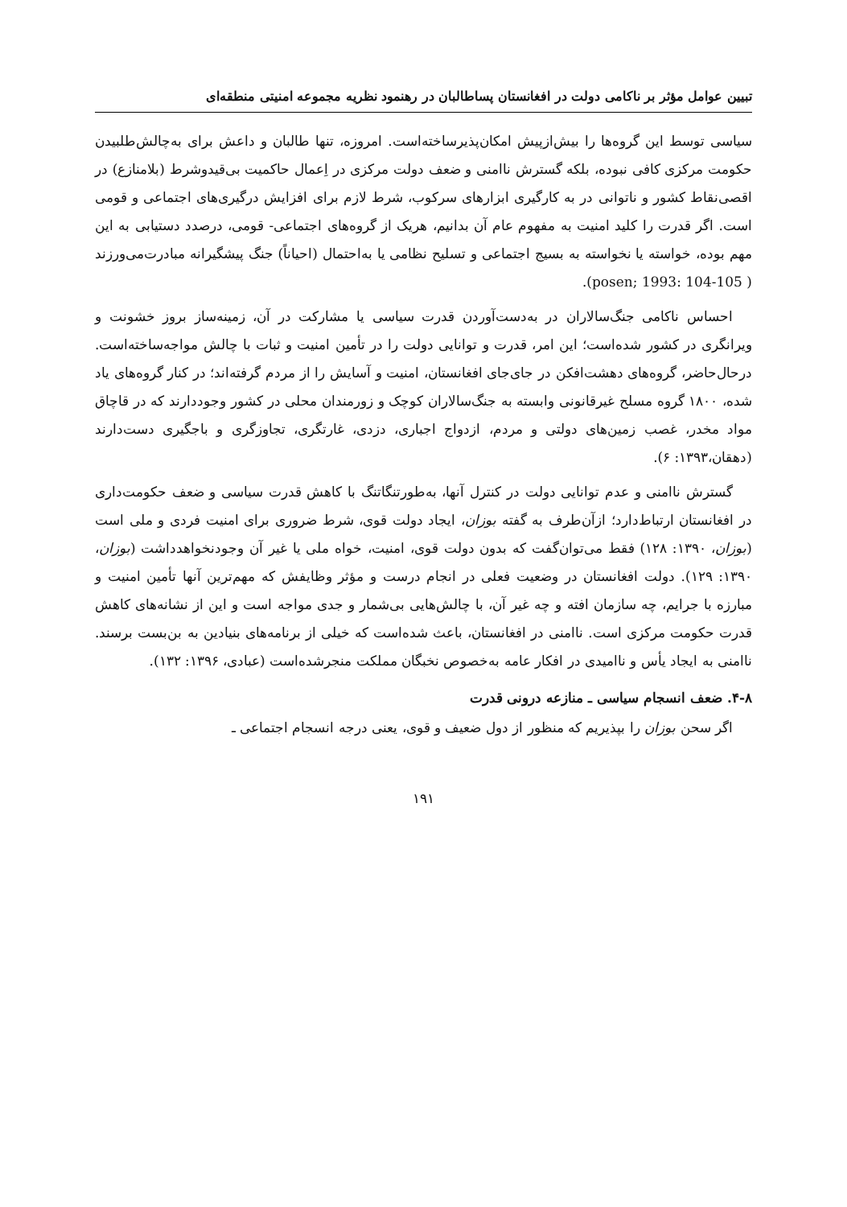تبیین عوامل مؤثر بر ناکامی دولت در افغانستان پساطالبان در رهنمود نظریه مجموعه امنیتی منطقه‌ای
سیاسی توسط این گروه‌ها را بیش‌ازپیش امکان‌پذیرساخته‌است. امروزه، تنها طالبان و داعش برای به‌چالش‌طلبیدن حکومت مرکزی کافی نبوده، بلکه گسترش ناامنی و ضعف دولت مرکزی در اِعمال حاکمیت بی‌قیدوشرط (بلامنازع) در اقصی‌نقاط کشور و ناتوانی در به کارگیری ابزارهای سرکوب، شرط لازم برای افزایش درگیری‌های اجتماعی و قومی است. اگر قدرت را کلید امنیت به مفهوم عام آن بدانیم، هریک از گروه‌های اجتماعی- قومی، درصدد دستیابی به این مهم بوده، خواسته یا نخواسته به بسیج اجتماعی و تسلیح نظامی یا به‌احتمال (احیاناً) جنگ پیشگیرانه مبادرت‌می‌ورزند ( posen; 1993: 104-105).
احساس ناکامی جنگ‌سالاران در به‌دست‌آوردن قدرت سیاسی یا مشارکت در آن، زمینه‌ساز بروز خشونت و ویرانگری در کشور شده‌است؛ این امر، قدرت و توانایی دولت را در تأمین امنیت و ثبات با چالش مواجه‌ساخته‌است. درحال‌حاضر، گروه‌های دهشت‌افکن در جای‌جای افغانستان، امنیت و آسایش را از مردم گرفته‌اند؛ در کنار گروه‌های یاد شده، ۱۸۰۰ گروه مسلح غیرقانونی وابسته به جنگ‌سالاران کوچک و زورمندان محلی در کشور وجوددارند که در قاچاق مواد مخدر، غصب زمین‌های دولتی و مردم، ازدواج اجباری، دزدی، غارتگری، تجاوزگری و باجگیری دست‌دارند (دهقان،۱۳۹۳: ۶).
گسترش ناامنی و عدم توانایی دولت در کنترل آنها، به‌طورتنگاتنگ با کاهش قدرت سیاسی و ضعف حکومت‌داری در افغانستان ارتباط‌دارد؛ ازآن‌طرف به گفته بوزان، ایجاد دولت قوی، شرط ضروری برای امنیت فردی و ملی است (بوزان، ۱۳۹۰: ۱۲۸) فقط می‌توان‌گفت که بدون دولت قوی، امنیت، خواه ملی یا غیر آن وجودنخواهدداشت (بوزان، ۱۳۹۰: ۱۲۹). دولت افغانستان در وضعیت فعلی در انجام درست و مؤثر وظایفش که مهم‌ترین آنها تأمین امنیت و مبارزه با جرایم، چه سازمان افته و چه غیر آن، با چالش‌هایی بی‌شمار و جدی مواجه است و این از نشانه‌های کاهش قدرت حکومت مرکزی است. ناامنی در افغانستان، باعث شده‌است که خیلی از برنامه‌های بنیادین به بن‌بست برسند. ناامنی به ایجاد یأس و ناامیدی در افکار عامه به‌خصوص نخبگان مملکت منجرشده‌است (عبادی، ۱۳۹۶: ۱۳۲).
۴-۸. ضعف انسجام سیاسی ـ منازعه درونی قدرت
اگر سحن بوزان را بپذیریم که منظور از دول ضعیف و قوی، یعنی درجه انسجام اجتماعی ـ
۱۹۱